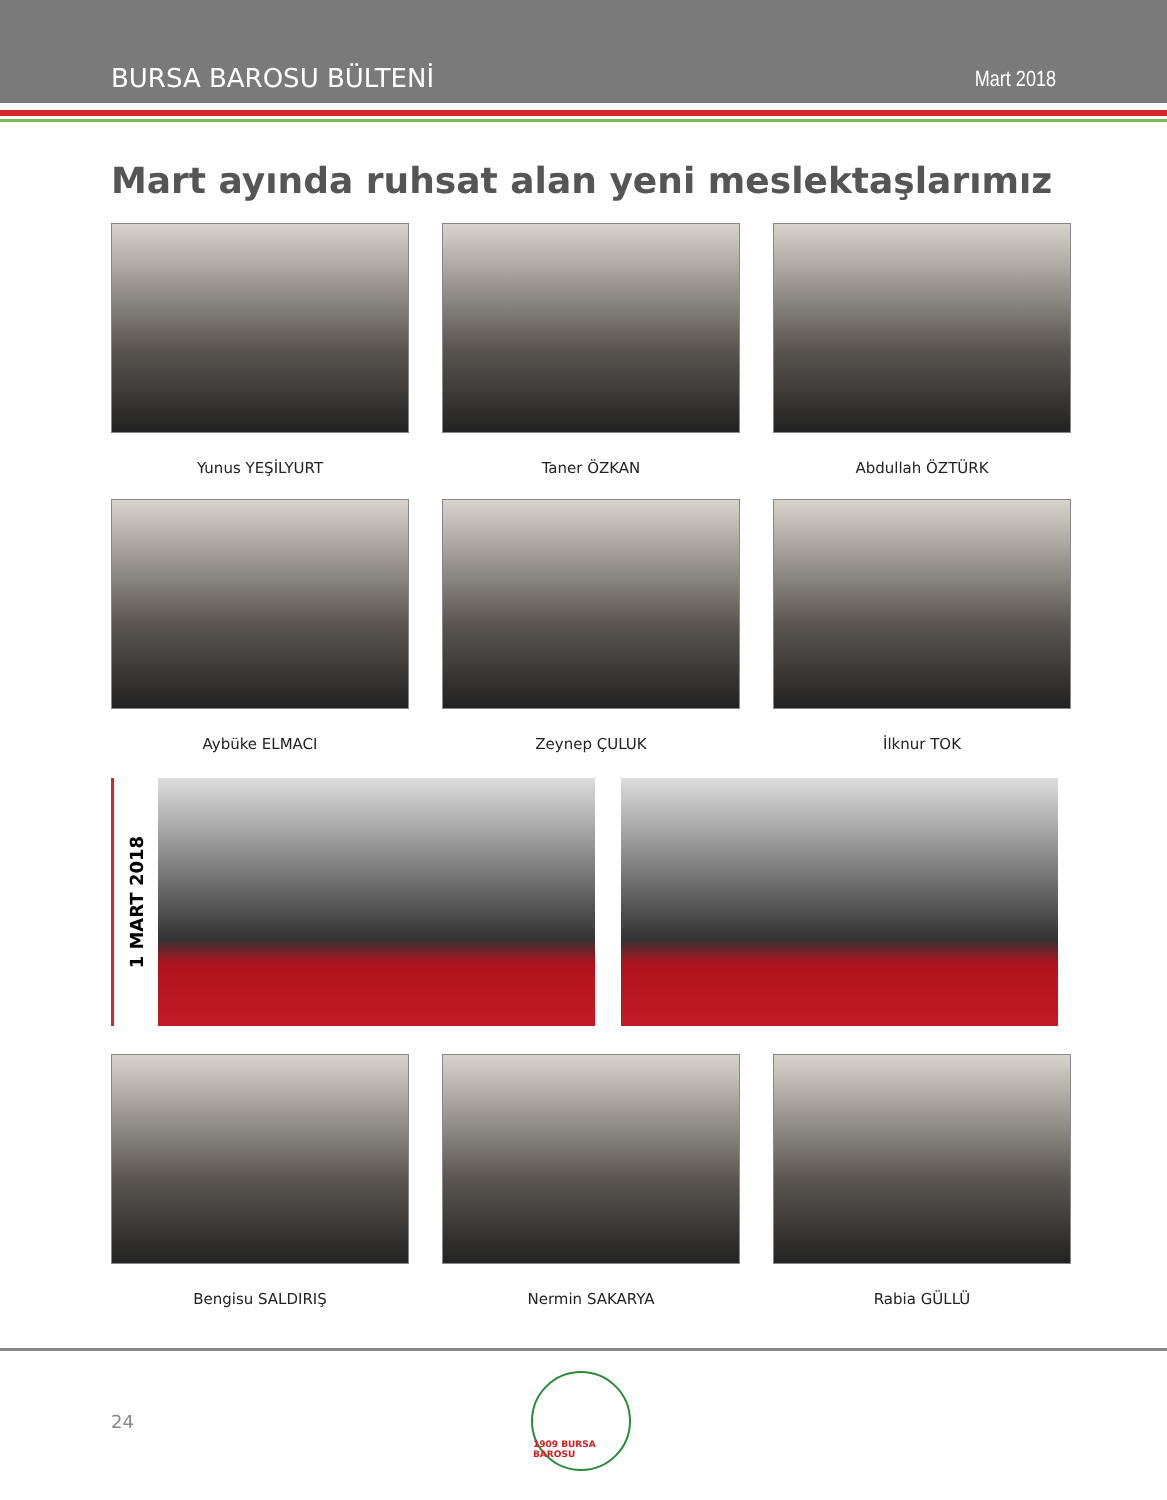BURSA BAROSU BÜLTENİ Mart 2018
Mart ayında ruhsat alan yeni meslektaşlarımız
Yunus YEŞİLYURT Taner ÖZKAN Abdullah ÖZTÜRK
Aybüke ELMACI Zeynep ÇULUK İlknur TOK
1 MART 2018
Bengisu SALDIRIŞ Nermin SAKARYA Rabia GÜLLÜ
24
1909 BURSA BAROSU